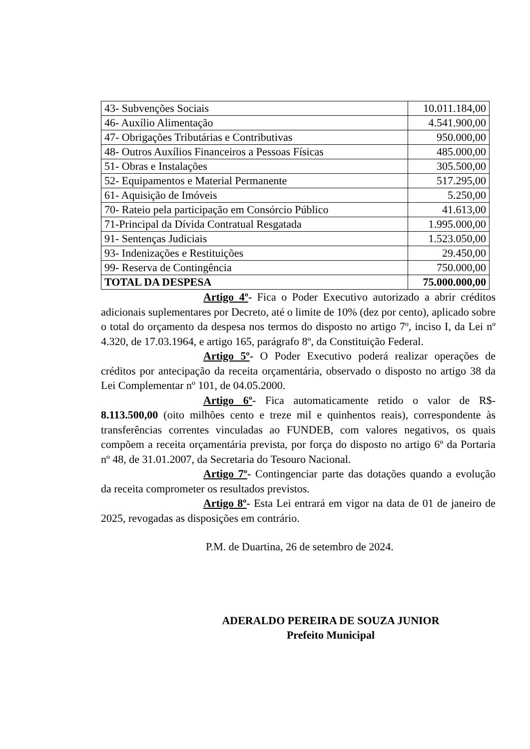| 43- Subvenções Sociais | 10.011.184,00 |
| 46- Auxílio Alimentação | 4.541.900,00 |
| 47- Obrigações Tributárias e Contributivas | 950.000,00 |
| 48- Outros Auxílios Financeiros a Pessoas Físicas | 485.000,00 |
| 51- Obras e Instalações | 305.500,00 |
| 52- Equipamentos e Material Permanente | 517.295,00 |
| 61- Aquisição de Imóveis | 5.250,00 |
| 70- Rateio pela participação em Consórcio Público | 41.613,00 |
| 71-Principal da Dívida Contratual Resgatada | 1.995.000,00 |
| 91- Sentenças Judiciais | 1.523.050,00 |
| 93- Indenizações e Restituições | 29.450,00 |
| 99- Reserva de Contingência | 750.000,00 |
| TOTAL DA DESPESA | 75.000.000,00 |
Artigo 4º- Fica o Poder Executivo autorizado a abrir créditos adicionais suplementares por Decreto, até o limite de 10% (dez por cento), aplicado sobre o total do orçamento da despesa nos termos do disposto no artigo 7º, inciso I, da Lei nº 4.320, de 17.03.1964, e artigo 165, parágrafo 8º, da Constituição Federal.
Artigo 5º- O Poder Executivo poderá realizar operações de créditos por antecipação da receita orçamentária, observado o disposto no artigo 38 da Lei Complementar nº 101, de 04.05.2000.
Artigo 6º- Fica automaticamente retido o valor de R$- 8.113.500,00 (oito milhões cento e treze mil e quinhentos reais), correspondente às transferências correntes vinculadas ao FUNDEB, com valores negativos, os quais compõem a receita orçamentária prevista, por força do disposto no artigo 6º da Portaria nº 48, de 31.01.2007, da Secretaria do Tesouro Nacional.
Artigo 7º- Contingenciar parte das dotações quando a evolução da receita comprometer os resultados previstos.
Artigo 8º- Esta Lei entrará em vigor na data de 01 de janeiro de 2025, revogadas as disposições em contrário.
P.M. de Duartina, 26 de setembro de 2024.
ADERALDO PEREIRA DE SOUZA JUNIOR
Prefeito Municipal